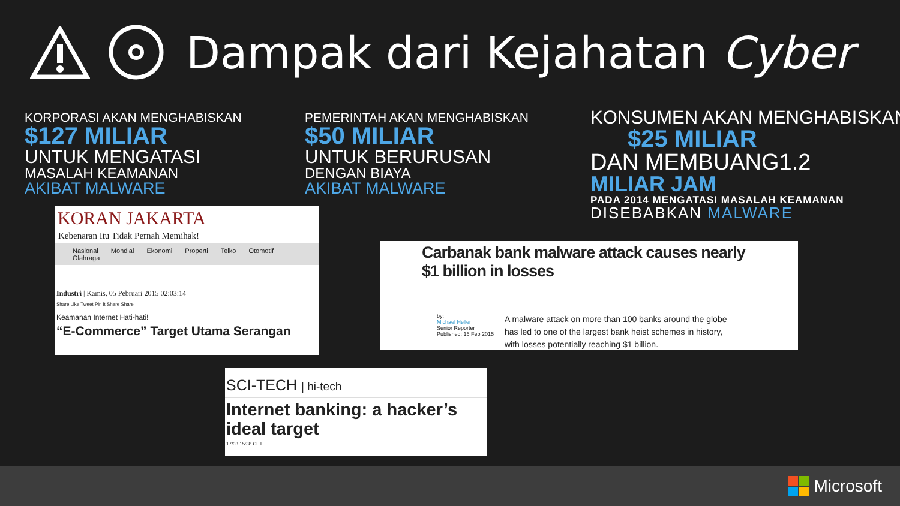Dampak dari Kejahatan Cyber
KORPORASI AKAN MENGHABISKAN
$127 MILIAR
UNTUK MENGATASI
MASALAH KEAMANAN
AKIBAT MALWARE
PEMERINTAH AKAN MENGHABISKAN
$50 MILIAR
UNTUK BERURUSAN
DENGAN BIAYA
AKIBAT MALWARE
KONSUMEN AKAN MENGHABISKAN
$25 MILIAR
DAN MEMBUANG1.2
MILIAR JAM
PADA 2014 MENGATASI MASALAH KEAMANAN
DISEBABKAN MALWARE
KORAN JAKARTA
Kebenaran Itu Tidak Pernah Memihak!
Nasional Mondial Ekonomi Properti Telko Otomotif Olahraga
Industri | Kamis, 05 Pebruari 2015 02:03:14
Share Like Tweet Pin it Share Share
Keamanan Internet Hati-hati!
“E-Commerce” Target Utama Serangan
Carbanak bank malware attack causes nearly $1 billion in losses
by:
Michael Heller
Senior Reporter
Published: 16 Feb 2015
A malware attack on more than 100 banks around the globe has led to one of the largest bank heist schemes in history, with losses potentially reaching $1 billion.
SCI-TECH | hi-tech
Internet banking: a hacker’s ideal target
17/03 15:38 CET
Microsoft